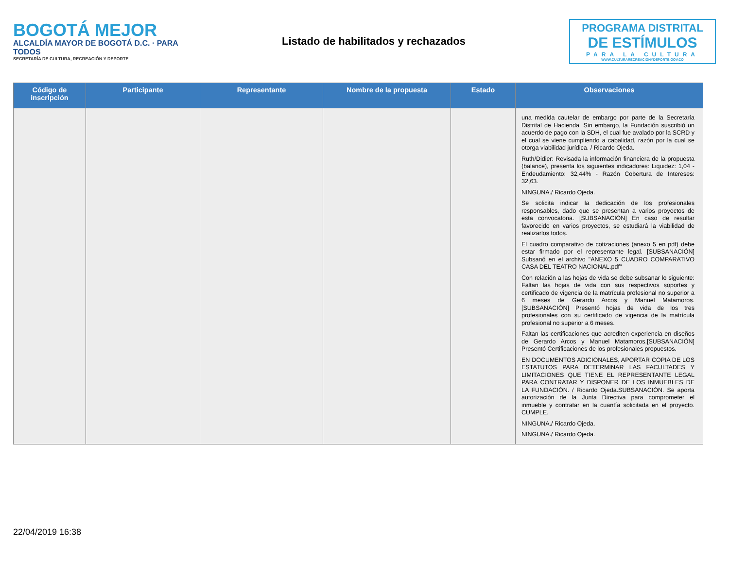BOGOTÁ MEJOR
ALCALDÍA MAYOR DE BOGOTÁ D.C. · PARA TODOS
SECRETARÍA DE CULTURA, RECREACIÓN Y DEPORTE
Listado de habilitados y rechazados
PROGRAMA DISTRITAL
DE ESTÍMULOS
PARA LA CULTURA
WWW.CULTURARECREACIONYDEPORTE.GOV.CO
| Código de inscripción | Participante | Representante | Nombre de la propuesta | Estado | Observaciones |
| --- | --- | --- | --- | --- | --- |
| | | | | | una medida cautelar de embargo por parte de la Secretaría Distrital de Hacienda. Sin embargo, la Fundación suscribió un acuerdo de pago con la SDH, el cual fue avalado por la SCRD y el cual se viene cumpliendo a cabalidad, razón por la cual se otorga viabilidad jurídica. / Ricardo Ojeda. Ruth/Didier: Revisada la información financiera de la propuesta (balance), presenta los siguientes indicadores: Liquidez: 1,04 - Endeudamiento: 32,44% - Razón Cobertura de Intereses: 32,63. NINGUNA./ Ricardo Ojeda. Se solicita indicar la dedicación de los profesionales responsables, dado que se presentan a varios proyectos de esta convocatoria. [SUBSANACIÓN] En caso de resultar favorecido en varios proyectos, se estudiará la viabilidad de realizarlos todos. El cuadro comparativo de cotizaciones (anexo 5 en pdf) debe estar firmado por el representante legal. [SUBSANACIÓN] Subsanó en el archivo "ANEXO 5 CUADRO COMPARATIVO CASA DEL TEATRO NACIONAL.pdf" Con relación a las hojas de vida se debe subsanar lo siguiente: Faltan las hojas de vida con sus respectivos soportes y certificado de vigencia de la matrícula profesional no superior a 6 meses de Gerardo Arcos y Manuel Matamoros. [SUBSANACIÓN] Presentó hojas de vida de los tres profesionales con su certificado de vigencia de la matrícula profesional no superior a 6 meses. Faltan las certificaciones que acrediten experiencia en diseños de Gerardo Arcos y Manuel Matamoros.[SUBSANACIÓN] Presentó Certificaciones de los profesionales propuestos. EN DOCUMENTOS ADICIONALES, APORTAR COPIA DE LOS ESTATUTOS PARA DETERMINAR LAS FACULTADES Y LIMITACIONES QUE TIENE EL REPRESENTANTE LEGAL PARA CONTRATAR Y DISPONER DE LOS INMUEBLES DE LA FUNDACIÓN. / Ricardo Ojeda.SUBSANACIÓN. Se aporta autorización de la Junta Directiva para comprometer el inmueble y contratar en la cuantía solicitada en el proyecto. CUMPLE. NINGUNA./ Ricardo Ojeda. NINGUNA./ Ricardo Ojeda. |
22/04/2019 16:38